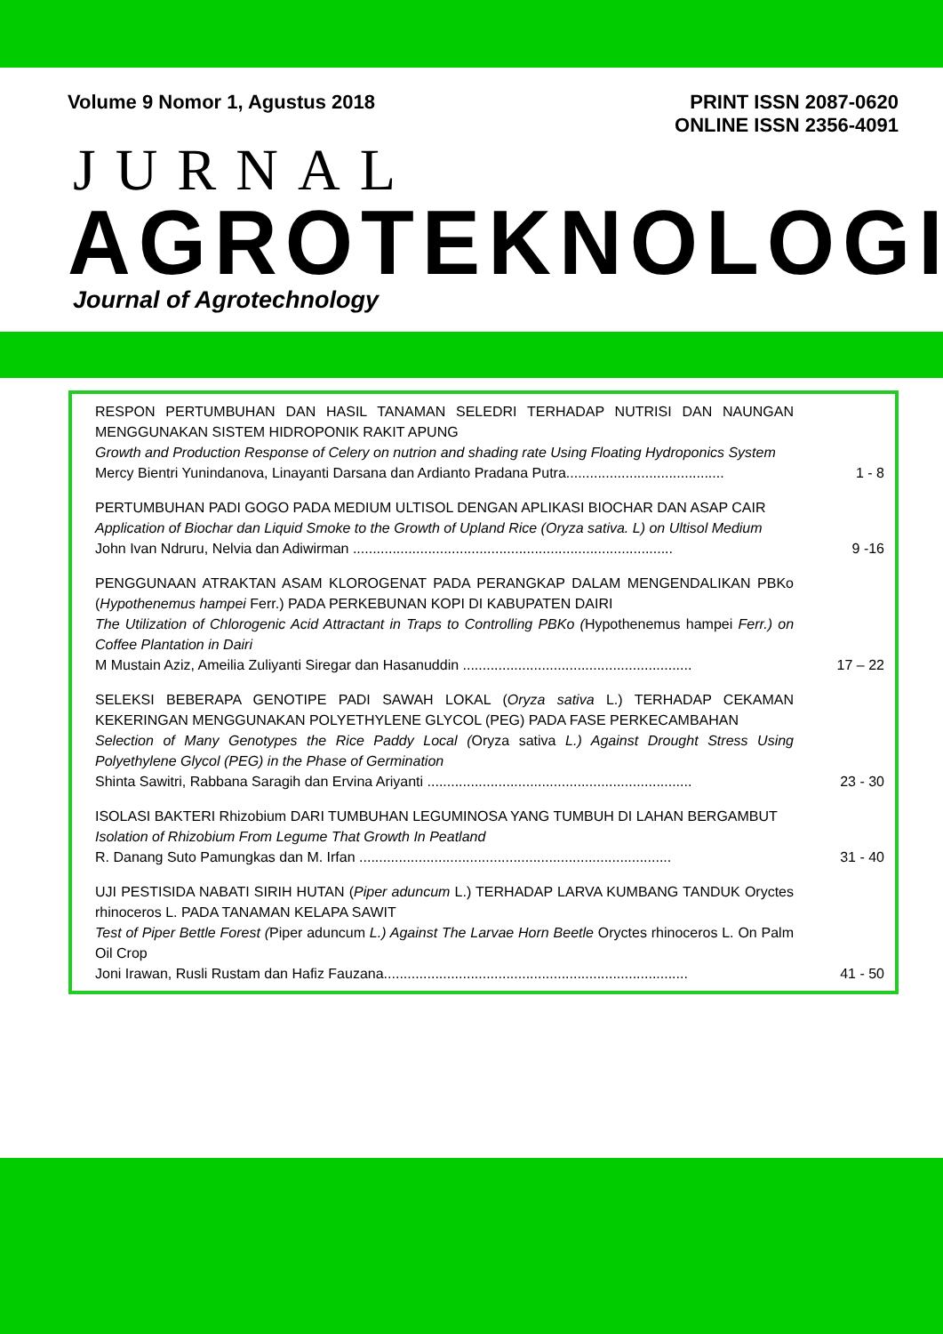Volume 9 Nomor 1, Agustus 2018 PRINT ISSN 2087-0620
ONLINE ISSN 2356-4091
JURNAL
AGROTEKNOLOGI
Journal of Agrotechnology
RESPON PERTUMBUHAN DAN HASIL TANAMAN SELEDRI TERHADAP NUTRISI DAN NAUNGAN MENGGUNAKAN SISTEM HIDROPONIK RAKIT APUNG
Growth and Production Response of Celery on nutrion and shading rate Using Floating Hydroponics System
Mercy Bientri Yunindanova, Linayanti Darsana dan Ardianto Pradana Putra........................................ 1 - 8
PERTUMBUHAN PADI GOGO PADA MEDIUM ULTISOL DENGAN APLIKASI BIOCHAR DAN ASAP CAIR
Application of Biochar dan Liquid Smoke to the Growth of Upland Rice (Oryza sativa. L) on Ultisol Medium
John Ivan Ndruru, Nelvia dan Adiwirman ................................................................................. 9 -16
PENGGUNAAN ATRAKTAN ASAM KLOROGENAT PADA PERANGKAP DALAM MENGENDALIKAN PBKo (Hypothenemus hampei Ferr.) PADA PERKEBUNAN KOPI DI KABUPATEN DAIRI
The Utilization of Chlorogenic Acid Attractant in Traps to Controlling PBKo (Hypothenemus hampei Ferr.) on Coffee Plantation in Dairi
M Mustain Aziz, Ameilia Zuliyanti Siregar dan Hasanuddin .......................................................... 17 – 22
SELEKSI BEBERAPA GENOTIPE PADI SAWAH LOKAL (Oryza sativa L.) TERHADAP CEKAMAN KEKERINGAN MENGGUNAKAN POLYETHYLENE GLYCOL (PEG) PADA FASE PERKECAMBAHAN
Selection of Many Genotypes the Rice Paddy Local (Oryza sativa L.) Against Drought Stress Using Polyethylene Glycol (PEG) in the Phase of Germination
Shinta Sawitri, Rabbana Saragih dan Ervina Ariyanti ................................................................... 23 - 30
ISOLASI BAKTERI Rhizobium DARI TUMBUHAN LEGUMINOSA YANG TUMBUH DI LAHAN BERGAMBUT
Isolation of Rhizobium From Legume That Growth In Peatland
R. Danang Suto Pamungkas dan M. Irfan ............................................................................... 31 - 40
UJI PESTISIDA NABATI SIRIH HUTAN (Piper aduncum L.) TERHADAP LARVA KUMBANG TANDUK Oryctes rhinoceros L. PADA TANAMAN KELAPA SAWIT
Test of Piper Bettle Forest (Piper aduncum L.) Against The Larvae Horn Beetle Oryctes rhinoceros L. On Palm Oil Crop
Joni Irawan, Rusli Rustam dan Hafiz Fauzana............................................................................. 41 - 50